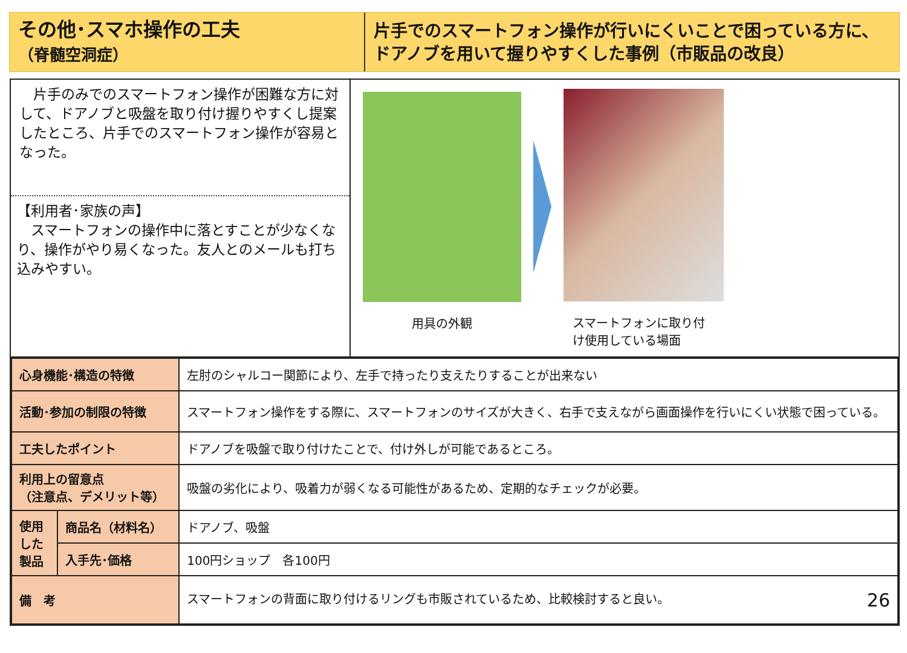その他･スマホ操作の工夫
（脊髄空洞症）
片手でのスマートフォン操作が行いにくいことで困っている方に、ドアノブを用いて握りやすくした事例（市販品の改良）
　片手のみでのスマートフォン操作が困難な方に対して、ドアノブと吸盤を取り付け握りやすくし提案したところ、片手でのスマートフォン操作が容易となった。
【利用者･家族の声】
　スマートフォンの操作中に落とすことが少なくなり、操作がやり易くなった。友人とのメールも打ち込みやすい。
用具の外観 スマートフォンに取り付
け使用している場面
| 心身機能･構造の特徴 | | 左肘のシャルコー関節により、左手で持ったり支えたりすることが出来ない |
| 活動･参加の制限の特徴 | | スマートフォン操作をする際に、スマートフォンのサイズが大きく、右手で支えながら画面操作を行いにくい状態で困っている。 |
| 工夫したポイント | | ドアノブを吸盤で取り付けたことで、付け外しが可能であるところ。 |
| 利用上の留意点 （注意点、デメリット等） | | 吸盤の劣化により、吸着力が弱くなる可能性があるため、定期的なチェックが必要。 |
| 使用した製品 | 商品名（材料名） | ドアノブ、吸盤 |
| | 入手先･価格 | 100円ショップ 各100円 |
| 備 考 | | スマートフォンの背面に取り付けるリングも市販されているため、比較検討すると良い。 26 |